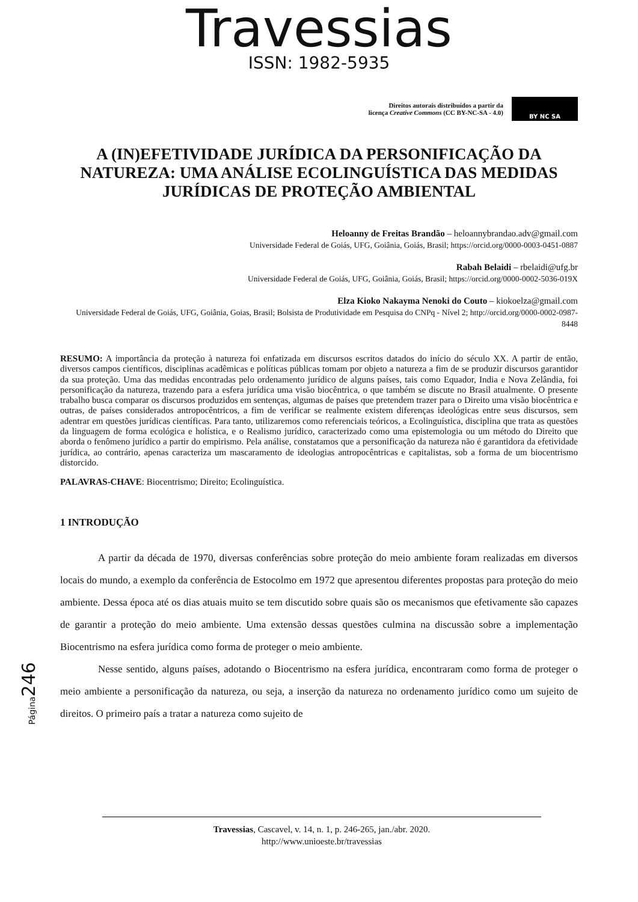Travessias
ISSN: 1982-5935
Direitos autorais distribuídos a partir da
licença Creative Commons (CC BY-NC-SA - 4.0)
BY NC SA
A (IN)EFETIVIDADE JURÍDICA DA PERSONIFICAÇÃO DA NATUREZA: UMA ANÁLISE ECOLINGUÍSTICA DAS MEDIDAS JURÍDICAS DE PROTEÇÃO AMBIENTAL
Heloanny de Freitas Brandão – heloannybrandao.adv@gmail.com
Universidade Federal de Goiás, UFG, Goiânia, Goiás, Brasil; https://orcid.org/0000-0003-0451-0887
Rabah Belaidi – rbelaidi@ufg.br
Universidade Federal de Goiás, UFG, Goiânia, Goiás, Brasil; https://orcid.org/0000-0002-5036-019X
Elza Kioko Nakayma Nenoki do Couto – kiokoelza@gmail.com
Universidade Federal de Goiás, UFG, Goiânia, Goias, Brasil; Bolsista de Produtividade em Pesquisa do CNPq - Nível 2; http://orcid.org/0000-0002-0987-8448
RESUMO: A importância da proteção à natureza foi enfatizada em discursos escritos datados do início do século XX. A partir de então, diversos campos científicos, disciplinas acadêmicas e políticas públicas tomam por objeto a natureza a fim de se produzir discursos garantidor da sua proteção. Uma das medidas encontradas pelo ordenamento jurídico de alguns países, tais como Equador, India e Nova Zelândia, foi personificação da natureza, trazendo para a esfera jurídica uma visão biocêntrica, o que também se discute no Brasil atualmente. O presente trabalho busca comparar os discursos produzidos em sentenças, algumas de países que pretendem trazer para o Direito uma visão biocêntrica e outras, de países considerados antropocêntricos, a fim de verificar se realmente existem diferenças ideológicas entre seus discursos, sem adentrar em questões jurídicas científicas. Para tanto, utilizaremos como referenciais teóricos, a Ecolinguística, disciplina que trata as questões da linguagem de forma ecológica e holística, e o Realismo jurídico, caracterizado como uma epistemologia ou um método do Direito que aborda o fenômeno jurídico a partir do empirismo. Pela análise, constatamos que a personificação da natureza não é garantidora da efetividade jurídica, ao contrário, apenas caracteriza um mascaramento de ideologias antropocêntricas e capitalistas, sob a forma de um biocentrismo distorcido.
PALAVRAS-CHAVE: Biocentrismo; Direito; Ecolinguística.
1 INTRODUÇÃO
A partir da década de 1970, diversas conferências sobre proteção do meio ambiente foram realizadas em diversos locais do mundo, a exemplo da conferência de Estocolmo em 1972 que apresentou diferentes propostas para proteção do meio ambiente. Dessa época até os dias atuais muito se tem discutido sobre quais são os mecanismos que efetivamente são capazes de garantir a proteção do meio ambiente. Uma extensão dessas questões culmina na discussão sobre a implementação Biocentrismo na esfera jurídica como forma de proteger o meio ambiente.
Nesse sentido, alguns países, adotando o Biocentrismo na esfera jurídica, encontraram como forma de proteger o meio ambiente a personificação da natureza, ou seja, a inserção da natureza no ordenamento jurídico como um sujeito de direitos. O primeiro país a tratar a natureza como sujeito de
Página246
Travessias, Cascavel, v. 14, n. 1, p. 246-265, jan./abr. 2020.
http://www.unioeste.br/travessias